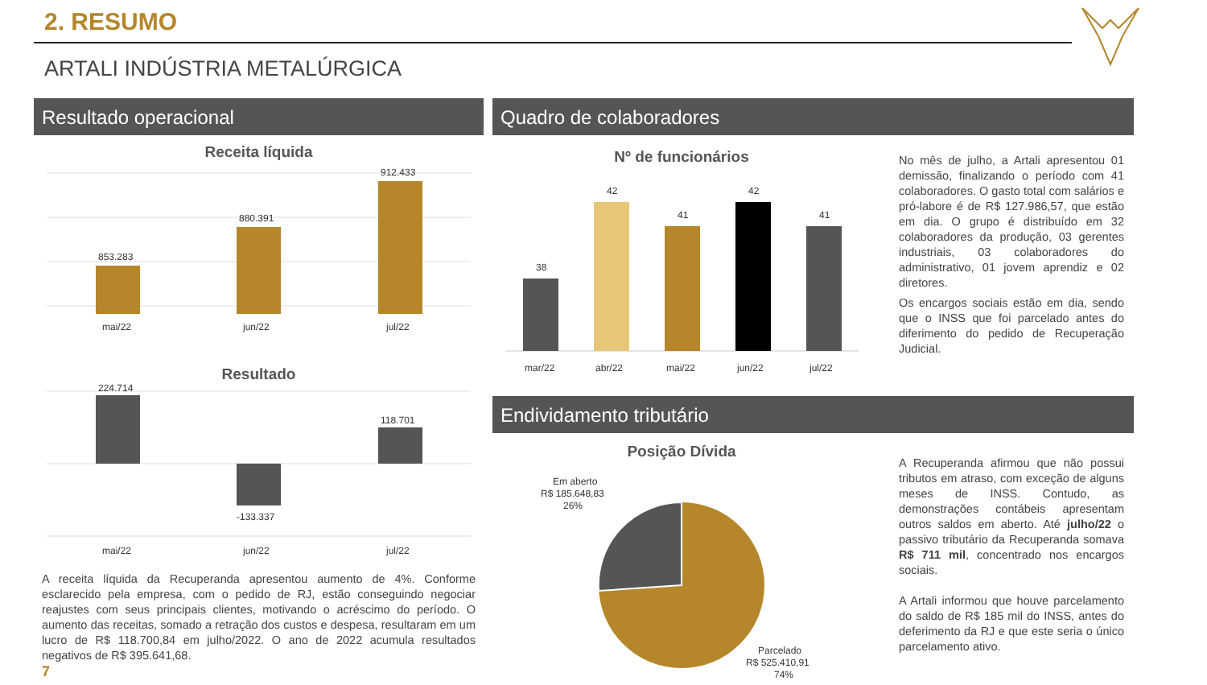2. RESUMO
ARTALI INDÚSTRIA METALÚRGICA
Resultado operacional
Receita líquida
853.283
880.391
912.433
mai/22
jun/22
jul/22
Resultado
224.714
-133.337
118.701
mai/22
jun/22
jul/22
A receita líquida da Recuperanda apresentou aumento de 4%. Conforme esclarecido pela empresa, com o pedido de RJ, estão conseguindo negociar reajustes com seus principais clientes, motivando o acréscimo do período. O aumento das receitas, somado a retração dos custos e despesa, resultaram em um lucro de R$ 118.700,84 em julho/2022. O ano de 2022 acumula resultados negativos de R$ 395.641,68.
7
Quadro de colaboradores
Nº de funcionários
38
42
41
42
41
mar/22
abr/22
mai/22
jun/22
jul/22
No mês de julho, a Artali apresentou 01 demissão, finalizando o período com 41 colaboradores. O gasto total com salários e pró-labore é de R$ 127.986,57, que estão em dia. O grupo é distribuído em 32 colaboradores da produção, 03 gerentes industriais, 03 colaboradores do administrativo, 01 jovem aprendiz e 02 diretores.
Os encargos sociais estão em dia, sendo que o INSS que foi parcelado antes do diferimento do pedido de Recuperação Judicial.
Endividamento tributário
Posição Dívida
Em aberto
R$ 185.648,83
26%
Parcelado
R$ 525.410,91
74%
A Recuperanda afirmou que não possui tributos em atraso, com exceção de alguns meses de INSS. Contudo, as demonstrações contábeis apresentam outros saldos em aberto. Até julho/22 o passivo tributário da Recuperanda somava R$ 711 mil, concentrado nos encargos sociais.
A Artali informou que houve parcelamento do saldo de R$ 185 mil do INSS, antes do deferimento da RJ e que este seria o único parcelamento ativo.